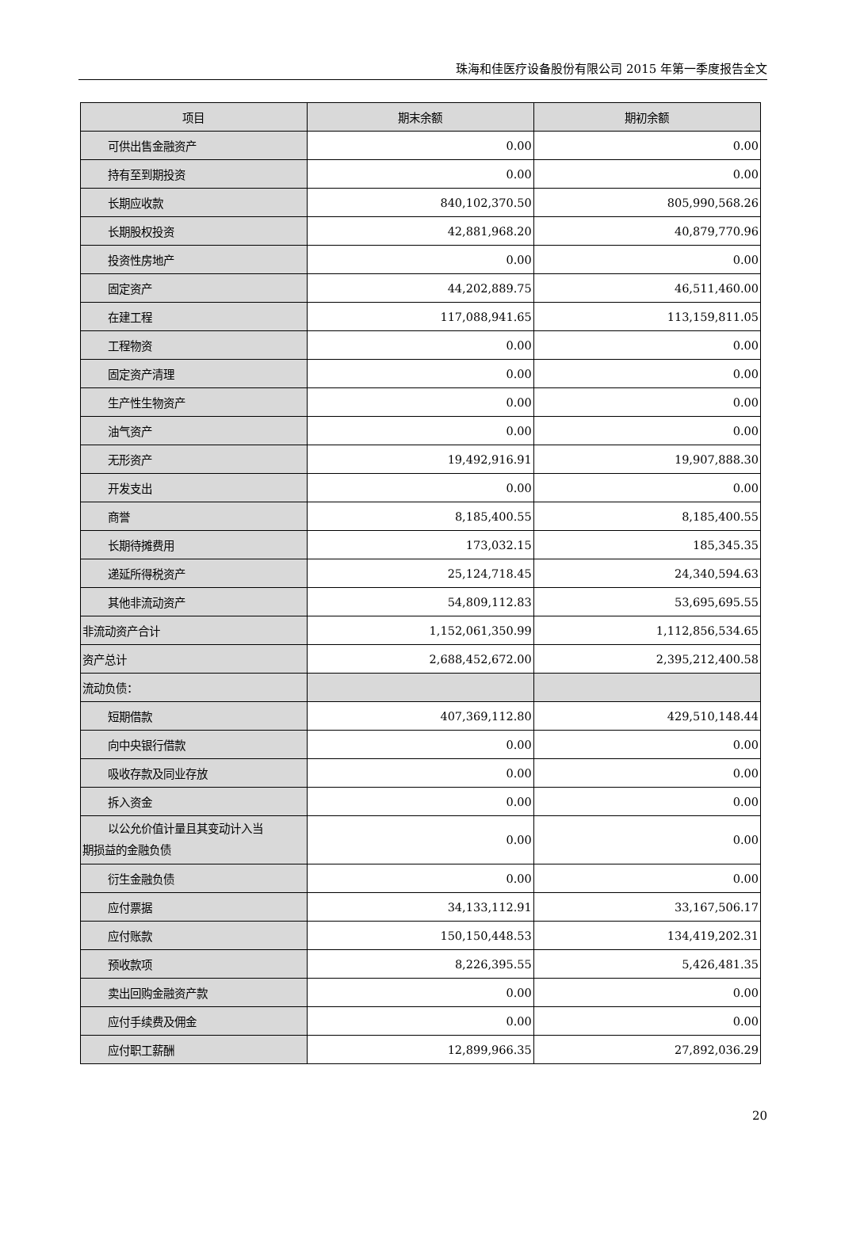珠海和佳医疗设备股份有限公司 2015 年第一季度报告全文
| 项目 | 期末余额 | 期初余额 |
| --- | --- | --- |
| 可供出售金融资产 | 0.00 | 0.00 |
| 持有至到期投资 | 0.00 | 0.00 |
| 长期应收款 | 840,102,370.50 | 805,990,568.26 |
| 长期股权投资 | 42,881,968.20 | 40,879,770.96 |
| 投资性房地产 | 0.00 | 0.00 |
| 固定资产 | 44,202,889.75 | 46,511,460.00 |
| 在建工程 | 117,088,941.65 | 113,159,811.05 |
| 工程物资 | 0.00 | 0.00 |
| 固定资产清理 | 0.00 | 0.00 |
| 生产性生物资产 | 0.00 | 0.00 |
| 油气资产 | 0.00 | 0.00 |
| 无形资产 | 19,492,916.91 | 19,907,888.30 |
| 开发支出 | 0.00 | 0.00 |
| 商誉 | 8,185,400.55 | 8,185,400.55 |
| 长期待摊费用 | 173,032.15 | 185,345.35 |
| 递延所得税资产 | 25,124,718.45 | 24,340,594.63 |
| 其他非流动资产 | 54,809,112.83 | 53,695,695.55 |
| 非流动资产合计 | 1,152,061,350.99 | 1,112,856,534.65 |
| 资产总计 | 2,688,452,672.00 | 2,395,212,400.58 |
| 流动负债： | | |
| 短期借款 | 407,369,112.80 | 429,510,148.44 |
| 向中央银行借款 | 0.00 | 0.00 |
| 吸收存款及同业存放 | 0.00 | 0.00 |
| 拆入资金 | 0.00 | 0.00 |
| 以公允价值计量且其变动计入当 期损益的金融负债 | 0.00 | 0.00 |
| 衍生金融负债 | 0.00 | 0.00 |
| 应付票据 | 34,133,112.91 | 33,167,506.17 |
| 应付账款 | 150,150,448.53 | 134,419,202.31 |
| 预收款项 | 8,226,395.55 | 5,426,481.35 |
| 卖出回购金融资产款 | 0.00 | 0.00 |
| 应付手续费及佣金 | 0.00 | 0.00 |
| 应付职工薪酬 | 12,899,966.35 | 27,892,036.29 |
20